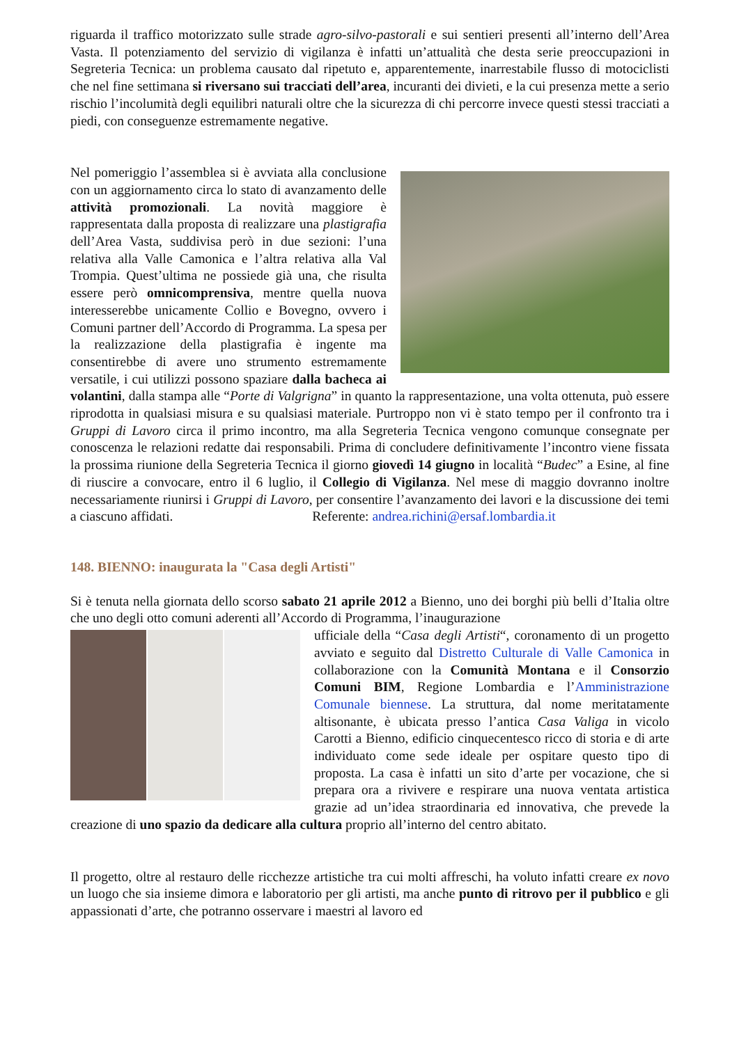riguarda il traffico motorizzato sulle strade agro-silvo-pastorali e sui sentieri presenti all’interno dell’Area Vasta. Il potenziamento del servizio di vigilanza è infatti un’attualità che desta serie preoccupazioni in Segreteria Tecnica: un problema causato dal ripetuto e, apparentemente, inarrestabile flusso di motociclisti che nel fine settimana si riversano sui tracciati dell’area, incuranti dei divieti, e la cui presenza mette a serio rischio l’incolumità degli equilibri naturali oltre che la sicurezza di chi percorre invece questi stessi tracciati a piedi, con conseguenze estremamente negative.
Nel pomeriggio l’assemblea si è avviata alla conclusione con un aggiornamento circa lo stato di avanzamento delle attività promozionali. La novità maggiore è rappresentata dalla proposta di realizzare una plastigrafia dell’Area Vasta, suddivisa però in due sezioni: l’una relativa alla Valle Camonica e l’altra relativa alla Val Trompia. Quest’ultima ne possiede già una, che risulta essere però omnicomprensiva, mentre quella nuova interesserebbe unicamente Collio e Bovegno, ovvero i Comuni partner dell’Accordo di Programma. La spesa per la realizzazione della plastigrafia è ingente ma consentirebbe di avere uno strumento estremamente versatile, i cui utilizzi possono spaziare dalla bacheca ai volantini, dalla stampa alle “Porte di Valgrigna” in quanto la rappresentazione, una volta ottenuta, può essere riprodotta in qualsiasi misura e su qualsiasi materiale. Purtroppo non vi è stato tempo per il confronto tra i Gruppi di Lavoro circa il primo incontro, ma alla Segreteria Tecnica vengono comunque consegnate per conoscenza le relazioni redatte dai responsabili. Prima di concludere definitivamente l’incontro viene fissata la prossima riunione della Segreteria Tecnica il giorno giovedì 14 giugno in località “Budec” a Esine, al fine di riuscire a convocare, entro il 6 luglio, il Collegio di Vigilanza. Nel mese di maggio dovranno inoltre necessariamente riunirsi i Gruppi di Lavoro, per consentire l’avanzamento dei lavori e la discussione dei temi a ciascuno affidati. Referente: andrea.richini@ersaf.lombardia.it
148. BIENNO: inaugurata la "Casa degli Artisti"
Si è tenuta nella giornata dello scorso sabato 21 aprile 2012 a Bienno, uno dei borghi più belli d’Italia oltre che uno degli otto comuni aderenti all’Accordo di Programma, l’inaugurazione
ufficiale della “Casa degli Artisti“, coronamento di un progetto avviato e seguito dal Distretto Culturale di Valle Camonica in collaborazione con la Comunità Montana e il Consorzio Comuni BIM, Regione Lombardia e l’Amministrazione Comunale biennese. La struttura, dal nome meritatamente altisonante, è ubicata presso l’antica Casa Valiga in vicolo Carotti a Bienno, edificio cinquecentesco ricco di storia e di arte individuato come sede ideale per ospitare questo tipo di proposta. La casa è infatti un sito d’arte per vocazione, che si prepara ora a rivivere e respirare una nuova ventata artistica grazie ad un’idea straordinaria ed innovativa, che prevede la creazione di uno spazio da dedicare alla cultura proprio all’interno del centro abitato.
Il progetto, oltre al restauro delle ricchezze artistiche tra cui molti affreschi, ha voluto infatti creare ex novo un luogo che sia insieme dimora e laboratorio per gli artisti, ma anche punto di ritrovo per il pubblico e gli appassionati d’arte, che potranno osservare i maestri al lavoro ed